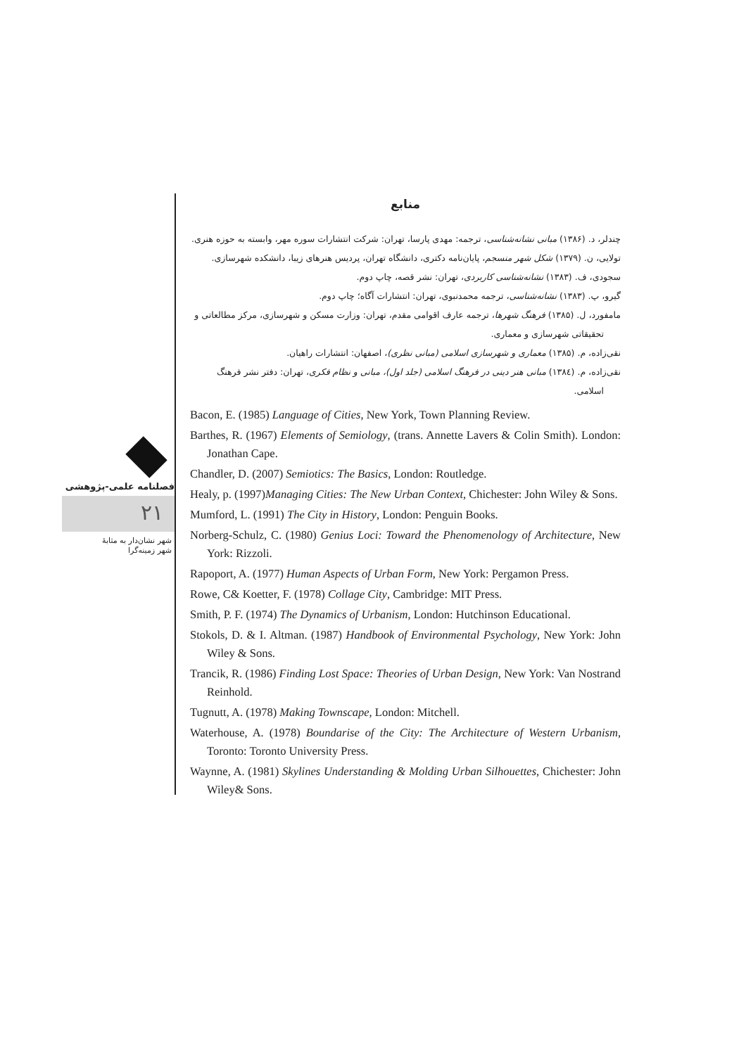فصلنامه علمی-پژوهشی
۲۱
شهر نشان‌دار به مثابهٔ
شهر زمینه‌گرا
منابع
چندلر، د. (۱۳۸۶) مبانی نشانه‌شناسی، ترجمه: مهدی پارسا، تهران: شرکت انتشارات سوره مهر، وابسته به حوزه هنری.
تولایی، ن. (۱۳۷۹) شکل شهر منسجم، پایان‌نامه دکتری، دانشگاه تهران، پردیس هنرهای زیبا، دانشکده شهرسازی.
سجودی، ف. (۱۳۸۳) نشانه‌شناسی کاربردی، تهران: نشر قصه، چاپ دوم.
گیرو، پ. (۱۳۸۳) نشانه‌شناسی، ترجمه محمدنبوی، تهران: انتشارات آگاه؛ چاپ دوم.
مامفورد، ل. (۱۳۸۵) فرهنگ شهرها، ترجمه عارف اقوامی مقدم، تهران: وزارت مسکن و شهرسازی، مرکز مطالعاتی و تحقیقاتی شهرسازی و معماری.
نقی‌زاده، م. (۱۳۸۵) معماری و شهرسازی اسلامی (مبانی نظری)، اصفهان: انتشارات راهیان.
نقی‌زاده، م. (۱۳۸٤) مبانی هنر دینی در فرهنگ اسلامی (جلد اول)، مبانی و نظام فکری، تهران: دفتر نشر فرهنگ اسلامی.
Bacon, E. (1985) Language of Cities, New York, Town Planning Review.
Barthes, R. (1967) Elements of Semiology, (trans. Annette Lavers & Colin Smith). London: Jonathan Cape.
Chandler, D. (2007) Semiotics: The Basics, London: Routledge.
Healy, p. (1997)Managing Cities: The New Urban Context, Chichester: John Wiley & Sons.
Mumford, L. (1991) The City in History, London: Penguin Books.
Norberg-Schulz, C. (1980) Genius Loci: Toward the Phenomenology of Architecture, New York: Rizzoli.
Rapoport, A. (1977) Human Aspects of Urban Form, New York: Pergamon Press.
Rowe, C& Koetter, F. (1978) Collage City, Cambridge: MIT Press.
Smith, P. F. (1974) The Dynamics of Urbanism, London: Hutchinson Educational.
Stokols, D. & I. Altman. (1987) Handbook of Environmental Psychology, New York: John Wiley & Sons.
Trancik, R. (1986) Finding Lost Space: Theories of Urban Design, New York: Van Nostrand Reinhold.
Tugnutt, A. (1978) Making Townscape, London: Mitchell.
Waterhouse, A. (1978) Boundarise of the City: The Architecture of Western Urbanism, Toronto: Toronto University Press.
Waynne, A. (1981) Skylines Understanding & Molding Urban Silhouettes, Chichester: John Wiley& Sons.